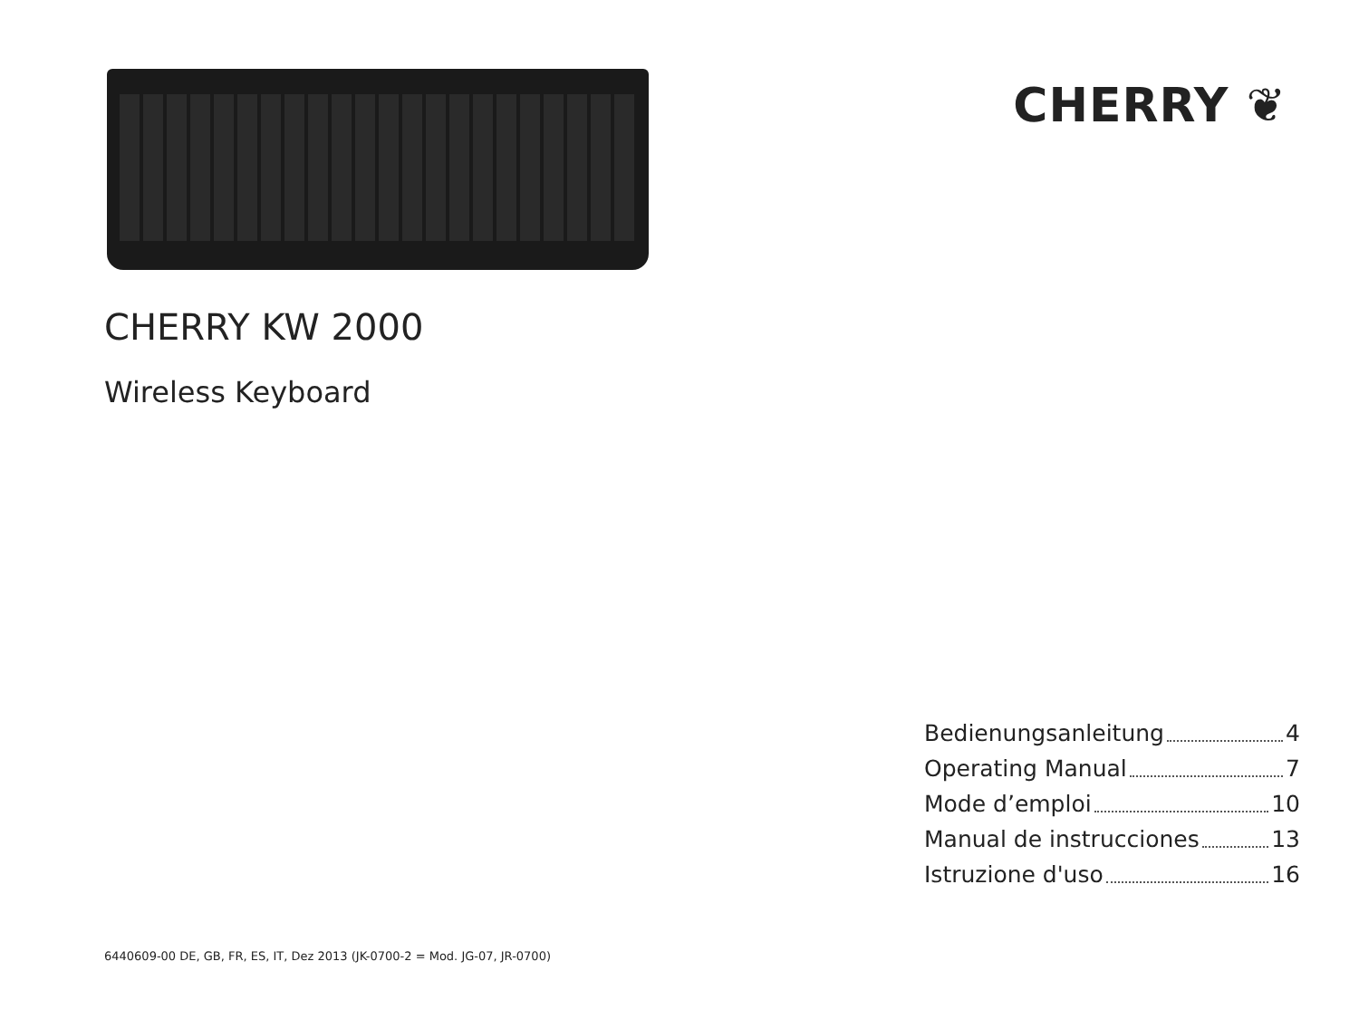CHERRY ❦
CHERRY KW 2000
Wireless Keyboard
Bedienungsanleitung 4
Operating Manual 7
Mode d’emploi 10
Manual de instrucciones 13
Istruzione d'uso 16
6440609-00 DE, GB, FR, ES, IT, Dez 2013 (JK-0700-2 = Mod. JG-07, JR-0700)